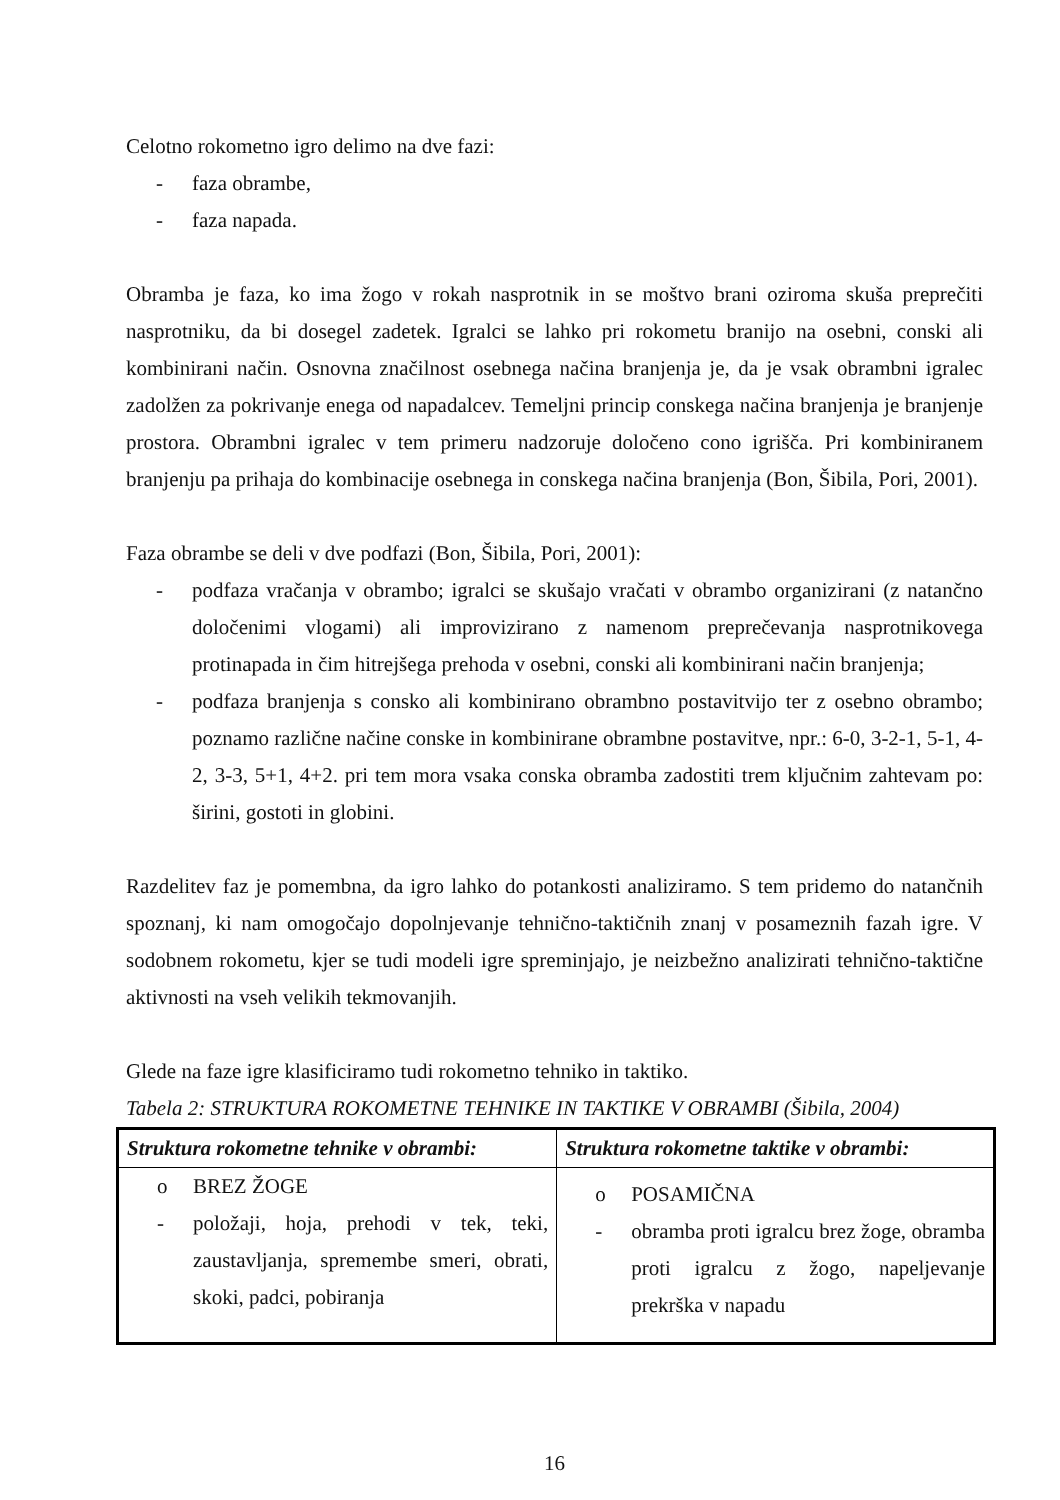Celotno rokometno igro delimo na dve fazi:
- faza obrambe,
- faza napada.
Obramba je faza, ko ima žogo v rokah nasprotnik in se moštvo brani oziroma skuša preprečiti nasprotniku, da bi dosegel zadetek. Igralci se lahko pri rokometu branijo na osebni, conski ali kombinirani način. Osnovna značilnost osebnega načina branjenja je, da je vsak obrambni igralec zadolžen za pokrivanje enega od napadalcev. Temeljni princip conskega načina branjenja je branjenje prostora. Obrambni igralec v tem primeru nadzoruje določeno cono igrišča. Pri kombiniranem branjenju pa prihaja do kombinacije osebnega in conskega načina branjenja (Bon, Šibila, Pori, 2001).
Faza obrambe se deli v dve podfazi (Bon, Šibila, Pori, 2001):
- podfaza vračanja v obrambo; igralci se skušajo vračati v obrambo organizirani (z natančno določenimi vlogami) ali improvizirano z namenom preprečevanja nasprotnikovega protinapada in čim hitrejšega prehoda v osebni, conski ali kombinirani način branjenja;
- podfaza branjenja s consko ali kombinirano obrambno postavitvijo ter z osebno obrambo; poznamo različne načine conske in kombinirane obrambne postavitve, npr.: 6-0, 3-2-1, 5-1, 4-2, 3-3, 5+1, 4+2. pri tem mora vsaka conska obramba zadostiti trem ključnim zahtevam po: širini, gostoti in globini.
Razdelitev faz je pomembna, da igro lahko do potankosti analiziramo. S tem pridemo do natančnih spoznanj, ki nam omogočajo dopolnjevanje tehnično-taktičnih znanj v posameznih fazah igre. V sodobnem rokometu, kjer se tudi modeli igre spreminjajo, je neizbežno analizirati tehnično-taktične aktivnosti na vseh velikih tekmovanjih.
Glede na faze igre klasificiramo tudi rokometno tehniko in taktiko.
Tabela 2: STRUKTURA ROKOMETNE TEHNIKE IN TAKTIKE V OBRAMBI (Šibila, 2004)
| Struktura rokometne tehnike v obrambi: | Struktura rokometne taktike v obrambi: |
| --- | --- |
| o BREZ ŽOGE - položaji, hoja, prehodi v tek, teki, zaustavljanja, spremembe smeri, obrati, skoki, padci, pobiranja | o POSAMIČNA - obramba proti igralcu brez žoge, obramba proti igralcu z žogo, napeljevanje prekrška v napadu |
16